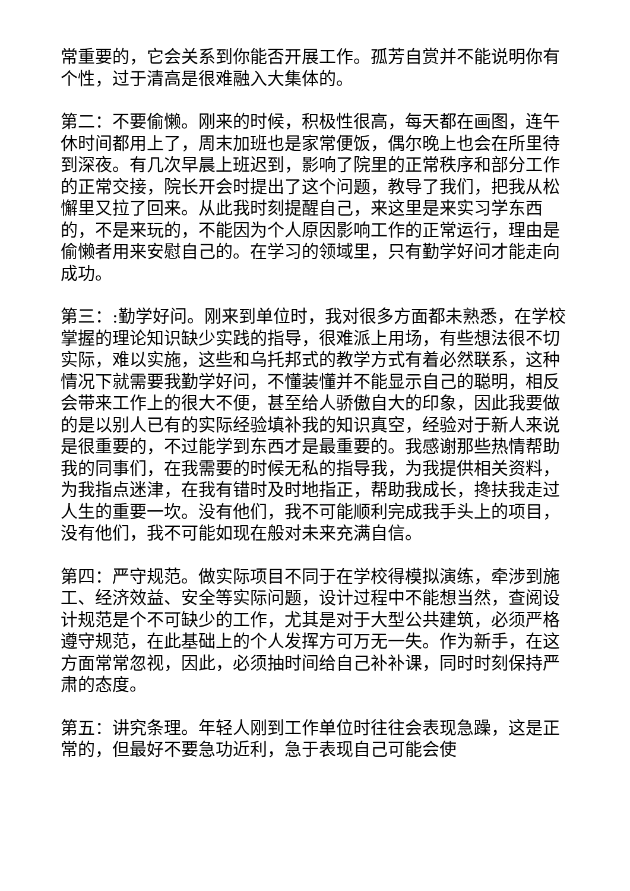常重要的，它会关系到你能否开展工作。孤芳自赏并不能说明你有个性，过于清高是很难融入大集体的。
第二：不要偷懒。刚来的时候，积极性很高，每天都在画图，连午休时间都用上了，周末加班也是家常便饭，偶尔晚上也会在所里待到深夜。有几次早晨上班迟到，影响了院里的正常秩序和部分工作的正常交接，院长开会时提出了这个问题，教导了我们，把我从松懈里又拉了回来。从此我时刻提醒自己，来这里是来实习学东西的，不是来玩的，不能因为个人原因影响工作的正常运行，理由是偷懒者用来安慰自己的。在学习的领域里，只有勤学好问才能走向成功。
第三：:勤学好问。刚来到单位时，我对很多方面都未熟悉，在学校掌握的理论知识缺少实践的指导，很难派上用场，有些想法很不切实际，难以实施，这些和乌托邦式的教学方式有着必然联系，这种情况下就需要我勤学好问，不懂装懂并不能显示自己的聪明，相反会带来工作上的很大不便，甚至给人骄傲自大的印象，因此我要做的是以别人已有的实际经验填补我的知识真空，经验对于新人来说是很重要的，不过能学到东西才是最重要的。我感谢那些热情帮助我的同事们，在我需要的时候无私的指导我，为我提供相关资料，为我指点迷津，在我有错时及时地指正，帮助我成长，搀扶我走过人生的重要一坎。没有他们，我不可能顺利完成我手头上的项目，没有他们，我不可能如现在般对未来充满自信。
第四：严守规范。做实际项目不同于在学校得模拟演练，牵涉到施工、经济效益、安全等实际问题，设计过程中不能想当然，查阅设计规范是个不可缺少的工作，尤其是对于大型公共建筑，必须严格遵守规范，在此基础上的个人发挥方可万无一失。作为新手，在这方面常常忽视，因此，必须抽时间给自己补补课，同时时刻保持严肃的态度。
第五：讲究条理。年轻人刚到工作单位时往往会表现急躁，这是正常的，但最好不要急功近利，急于表现自己可能会使